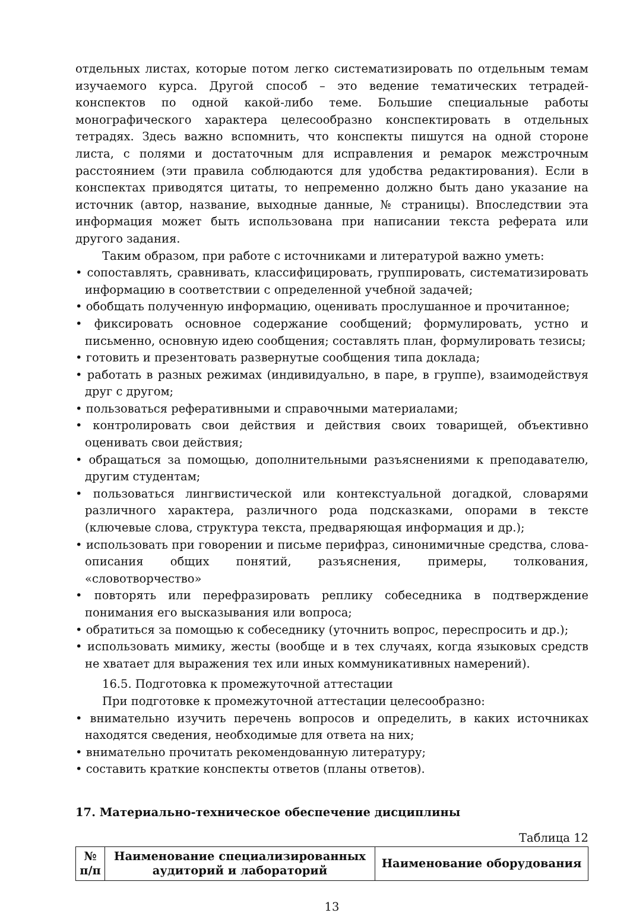отдельных листах, которые потом легко систематизировать по отдельным темам изучаемого курса. Другой способ – это ведение тематических тетрадей-конспектов по одной какой-либо теме. Большие специальные работы монографического характера целесообразно конспектировать в отдельных тетрадях. Здесь важно вспомнить, что конспекты пишутся на одной стороне листа, с полями и достаточным для исправления и ремарок межстрочным расстоянием (эти правила соблюдаются для удобства редактирования). Если в конспектах приводятся цитаты, то непременно должно быть дано указание на источник (автор, название, выходные данные, № страницы). Впоследствии эта информация может быть использована при написании текста реферата или другого задания.
Таким образом, при работе с источниками и литературой важно уметь:
• сопоставлять, сравнивать, классифицировать, группировать, систематизировать информацию в соответствии с определенной учебной задачей;
• обобщать полученную информацию, оценивать прослушанное и прочитанное;
• фиксировать основное содержание сообщений; формулировать, устно и письменно, основную идею сообщения; составлять план, формулировать тезисы;
• готовить и презентовать развернутые сообщения типа доклада;
• работать в разных режимах (индивидуально, в паре, в группе), взаимодействуя друг с другом;
• пользоваться реферативными и справочными материалами;
• контролировать свои действия и действия своих товарищей, объективно оценивать свои действия;
• обращаться за помощью, дополнительными разъяснениями к преподавателю, другим студентам;
• пользоваться лингвистической или контекстуальной догадкой, словарями различного характера, различного рода подсказками, опорами в тексте (ключевые слова, структура текста, предваряющая информация и др.);
• использовать при говорении и письме перифраз, синонимичные средства, слова-описания общих понятий, разъяснения, примеры, толкования, «словотворчество»
• повторять или перефразировать реплику собеседника в подтверждение понимания его высказывания или вопроса;
• обратиться за помощью к собеседнику (уточнить вопрос, переспросить и др.);
• использовать мимику, жесты (вообще и в тех случаях, когда языковых средств не хватает для выражения тех или иных коммуникативных намерений).
16.5. Подготовка к промежуточной аттестации
При подготовке к промежуточной аттестации целесообразно:
• внимательно изучить перечень вопросов и определить, в каких источниках находятся сведения, необходимые для ответа на них;
• внимательно прочитать рекомендованную литературу;
• составить краткие конспекты ответов (планы ответов).
17. Материально-техническое обеспечение дисциплины
Таблица 12
| № п/п | Наименование специализированных аудиторий и лабораторий | Наименование оборудования |
| --- | --- | --- |
13